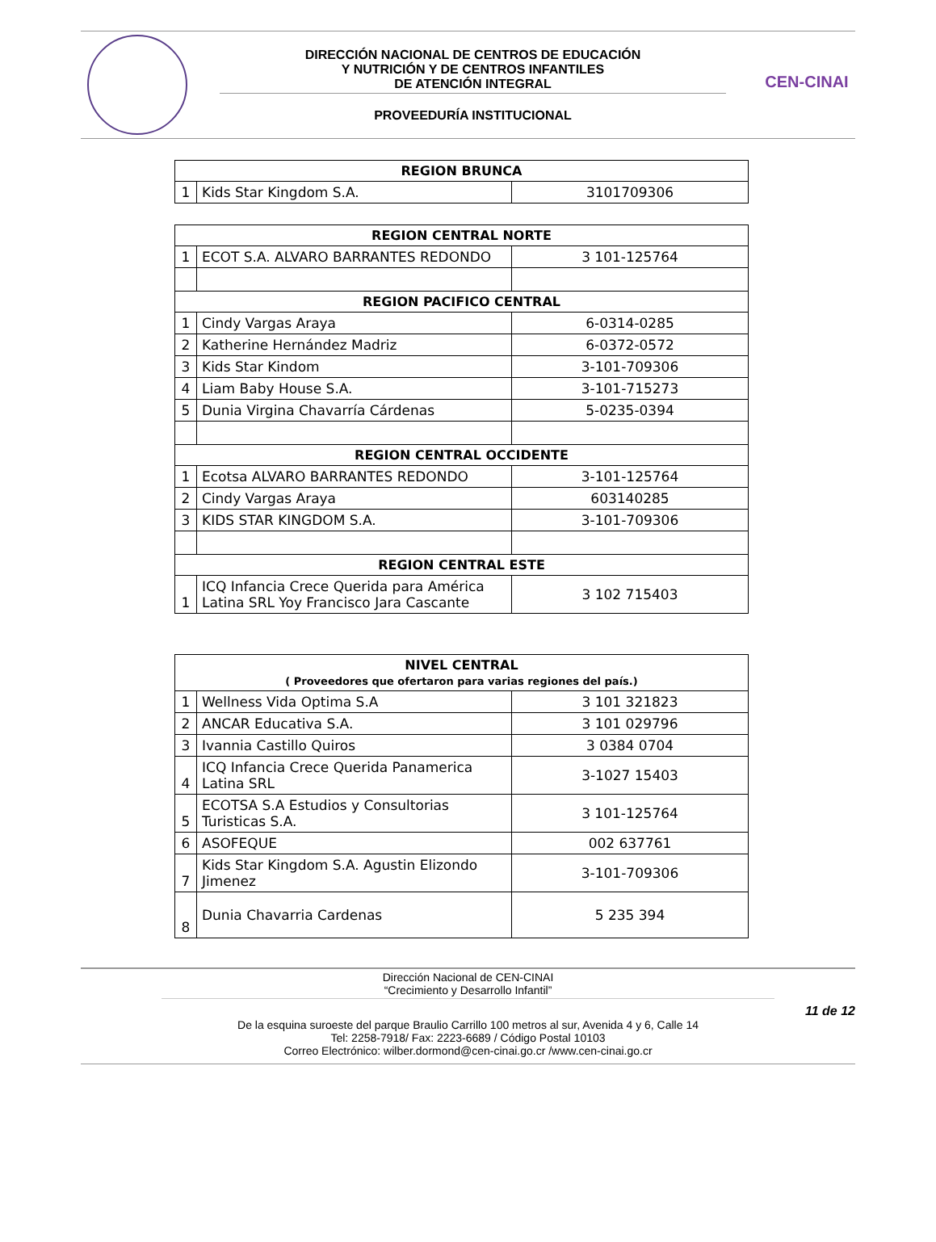DIRECCIÓN NACIONAL DE CENTROS DE EDUCACIÓN
Y NUTRICIÓN Y DE CENTROS INFANTILES
DE ATENCIÓN INTEGRAL
PROVEEDURÍA INSTITUCIONAL
CEN-CINAI
| REGION BRUNCA | | |
| --- | --- | --- |
| 1 | Kids Star Kingdom S.A. | 3101709306 |
| REGION CENTRAL NORTE | | |
| --- | --- | --- |
| 1 | ECOT S.A. ALVARO BARRANTES REDONDO | 3 101-125764 |
| REGION PACIFICO CENTRAL | | |
| 1 | Cindy Vargas Araya | 6-0314-0285 |
| 2 | Katherine Hernández Madriz | 6-0372-0572 |
| 3 | Kids Star Kindom | 3-101-709306 |
| 4 | Liam Baby House S.A. | 3-101-715273 |
| 5 | Dunia Virgina Chavarría Cárdenas | 5-0235-0394 |
| REGION CENTRAL OCCIDENTE | | |
| 1 | Ecotsa ALVARO BARRANTES REDONDO | 3-101-125764 |
| 2 | Cindy Vargas Araya | 603140285 |
| 3 | KIDS STAR KINGDOM S.A. | 3-101-709306 |
| REGION CENTRAL ESTE | | |
| 1 | ICQ Infancia Crece Querida para América Latina SRL Yoy Francisco Jara Cascante | 3 102 715403 |
| NIVEL CENTRAL ( Proveedores que ofertaron para varias regiones del país.) | | |
| --- | --- | --- |
| 1 | Wellness Vida Optima S.A | 3 101 321823 |
| 2 | ANCAR Educativa S.A. | 3 101 029796 |
| 3 | Ivannia Castillo Quiros | 3 0384 0704 |
| 4 | ICQ Infancia Crece Querida Panamerica Latina SRL | 3-1027 15403 |
| 5 | ECOTSA S.A Estudios y Consultorias Turisticas S.A. | 3 101-125764 |
| 6 | ASOFEQUE | 002 637761 |
| 7 | Kids Star Kingdom S.A. Agustin Elizondo Jimenez | 3-101-709306 |
| 8 | Dunia Chavarria Cardenas | 5 235 394 |
Dirección Nacional de CEN-CINAI
“Crecimiento y Desarrollo Infantil”
11 de 12
De la esquina suroeste del parque Braulio Carrillo 100 metros al sur, Avenida 4 y 6, Calle 14
Tel: 2258-7918/ Fax: 2223-6689 / Código Postal 10103
Correo Electrónico: wilber.dormond@cen-cinai.go.cr /www.cen-cinai.go.cr